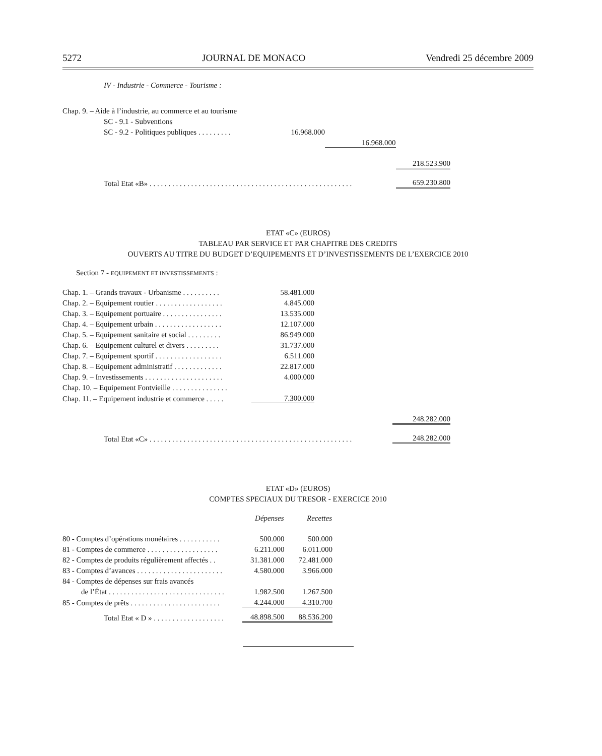5272 JOURNAL DE MONACO Vendredi 25 décembre 2009
IV - Industrie - Commerce - Tourisme :
| Chap. 9. – Aide à l’industrie, au commerce et au tourisme | | | |
| SC - 9.1 - Subventions | | | |
| SC - 9.2 - Politiques publiques . . . . . . . . . | 16.968.000 | | |
| | | 16.968.000 | |
| | | | 218.523.900 |
| Total Etat «B» . . . . . . . . . . . . . . . . . . . . . . . . . . . . . . . . . . . . . . . . . . . . . . . . . . . . . . | | | 659.230.800 |
ETAT «C» (EUROS)
TABLEAU PAR SERVICE ET PAR CHAPITRE DES CREDITS
OUVERTS AU TITRE DU BUDGET D’EQUIPEMENTS ET D’INVESTISSEMENTS DE L’EXERCICE 2010
Section 7 - EQUIPEMENT ET INVESTISSEMENTS :
| Chap. 1. – Grands travaux - Urbanisme . . . . . . . . . . | 58.481.000 | | |
| Chap. 2. – Equipement routier . . . . . . . . . . . . . . . . . . | 4.845.000 | | |
| Chap. 3. – Equipement portuaire . . . . . . . . . . . . . . . . | 13.535.000 | | |
| Chap. 4. – Equipement urbain . . . . . . . . . . . . . . . . . . | 12.107.000 | | |
| Chap. 5. – Equipement sanitaire et social . . . . . . . . . | 86.949.000 | | |
| Chap. 6. – Equipement culturel et divers . . . . . . . . . | 31.737.000 | | |
| Chap. 7. – Equipement sportif . . . . . . . . . . . . . . . . . . | 6.511.000 | | |
| Chap. 8. – Equipement administratif . . . . . . . . . . . . . | 22.817.000 | | |
| Chap. 9. – Investissements . . . . . . . . . . . . . . . . . . . . . | 4.000.000 | | |
| Chap. 10. – Equipement Fontvieille . . . . . . . . . . . . . . . | | | |
| Chap. 11. – Equipement industrie et commerce . . . . . | 7.300.000 | | |
| | | | 248.282.000 |
| Total Etat «C» . . . . . . . . . . . . . . . . . . . . . . . . . . . . . . . . . . . . . . . . . . . . . . . . . . . . . . | | | 248.282.000 |
ETAT «D» (EUROS)
COMPTES SPECIAUX DU TRESOR - EXERCICE 2010
| | Dépenses | Recettes |
| --- | --- | --- |
| 80 - Comptes d’opérations monétaires . . . . . . . . . . . | 500.000 | 500.000 |
| 81 - Comptes de commerce . . . . . . . . . . . . . . . . . . . | 6.211.000 | 6.011.000 |
| 82 - Comptes de produits régulièrement affectés . . | 31.381.000 | 72.481.000 |
| 83 - Comptes d’avances . . . . . . . . . . . . . . . . . . . . . . . | 4.580.000 | 3.966.000 |
| 84 - Comptes de dépenses sur frais avancés | | |
| de l’État . . . . . . . . . . . . . . . . . . . . . . . . . . . . . . . | 1.982.500 | 1.267.500 |
| 85 - Comptes de prêts . . . . . . . . . . . . . . . . . . . . . . . . | 4.244.000 | 4.310.700 |
| Total Etat « D » . . . . . . . . . . . . . . . . . . . | 48.898.500 | 88.536.200 |